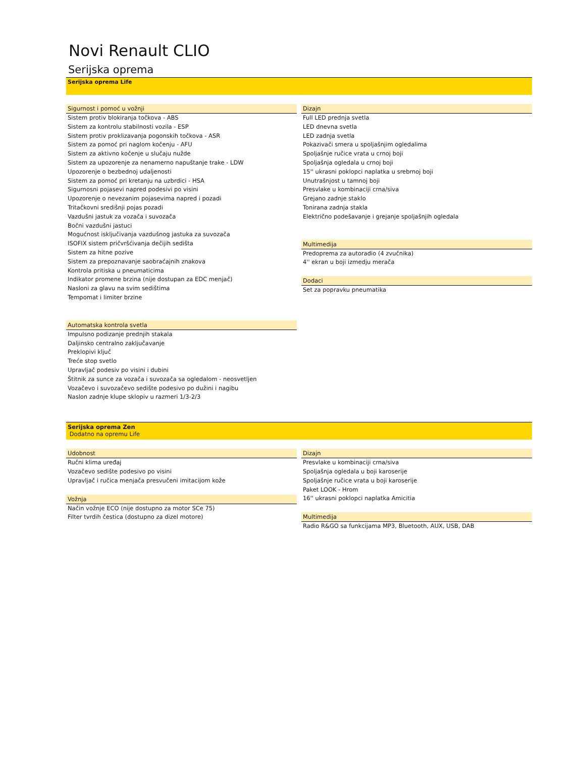Novi Renault CLIO
Serijska oprema
Serijska oprema Life
Sigurnost i pomoć u vožnji
Sistem protiv blokiranja točkova - ABS
Sistem za kontrolu stabilnosti vozila - ESP
Sistem protiv proklizavanja pogonskih točkova - ASR
Sistem za pomoć pri naglom kočenju - AFU
Sistem za aktivno kočenje u slučaju nužde
Sistem za upozorenje za nenamerno napuštanje trake - LDW
Upozorenje o bezbednoj udaljenosti
Sistem za pomoć pri kretanju na uzbrdici - HSA
Sigurnosni pojasevi napred podesivi po visini
Upozorenje o nevezanim pojasevima napred i pozadi
Tritačkovni središnji pojas pozadi
Vazdušni jastuk za vozača i suvozača
Bočni vazdušni jastuci
Mogućnost isključivanja vazdušnog jastuka za suvozača
ISOFIX sistem pričvršćivanja dečijih sedišta
Sistem za hitne pozive
Sistem za prepoznavanje saobraćajnih znakova
Kontrola pritiska u pneumaticima
Indikator promene brzina (nije dostupan za EDC menjač)
Nasloni za glavu na svim sedištima
Tempomat i limiter brzine
Automatska kontrola svetla
Impulsno podizanje prednjih stakala
Daljinsko centralno zaključavanje
Preklopivi ključ
Treće stop svetlo
Upravljač podesiv po visini i dubini
Štitnik za sunce za vozača i suvozača sa ogledalom - neosvetljen
Vozačevo i suvozačevo sedište podesivo po dužini i nagibu
Naslon zadnje klupe sklopiv u razmeri 1/3-2/3
Dizajn
Full LED prednja svetla
LED dnevna svetla
LED zadnja svetla
Pokazivači smera u spoljašnjim ogledalima
Spoljašnje ručice vrata u crnoj boji
Spoljašnja ogledala u crnoj boji
15'' ukrasni poklopci naplatka u srebrnoj boji
Unutrašnjost u tamnoj boji
Presvlake u kombinaciji crna/siva
Grejano zadnje staklo
Tonirana zadnja stakla
Električno podešavanje i grejanje spoljašnjih ogledala
Multimedija
Predoprema za autoradio (4 zvučnika)
4'' ekran u boji izmedju merača
Dodaci
Set za popravku pneumatika
Serijska oprema Zen
Dodatno na opremu Life
Udobnost
Ručni klima uređaj
Vozačevo sedište podesivo po visini
Upravljač i ručica menjača presvučeni imitacijom kože
Vožnja
Način vožnje ECO (nije dostupno za motor SCe 75)
Filter tvrdih čestica (dostupno za dizel motore)
Dizajn
Presvlake u kombinaciji crna/siva
Spoljašnja ogledala u boji karoserije
Spoljašnje ručice vrata u boji karoserije
Paket LOOK - Hrom
16'' ukrasni poklopci naplatka Amicitia
Multimedija
Radio R&GO sa funkcijama MP3, Bluetooth, AUX, USB, DAB